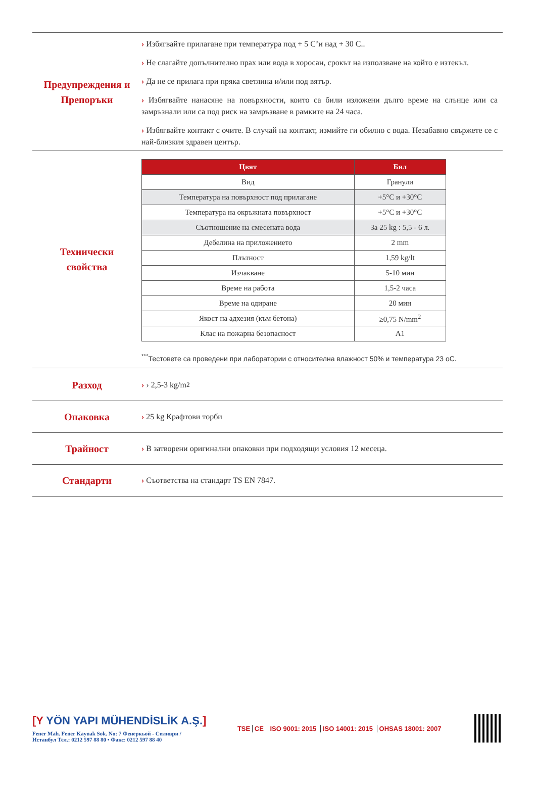Предупреждения и
Препоръки
› Избягвайте прилагане при температура под + 5 C’и над + 30 C..
› Не слагайте допълнително прах или вода в хоросан, срокът на използване на който е изтекъл.
› Да не се прилага при пряка светлина и/или под вятър.
› Избягвайте нанасяне на повърхности, които са били изложени дълго време на слънце или са замръзнали или са под риск на замръзване в рамките на 24 часа.
› Избягвайте контакт с очите. В случай на контакт, измийте ги обилно с вода. Незабавно свържете се с най-близкия здравен център.
Технически
свойства
| Цвят | Бял |
| --- | --- |
| Вид | Гранули |
| Температура на повърхност под прилагане | +5°C и +30°C |
| Температура на окръжната повърхност | +5°C и +30°C |
| Съотношение на смесената вода | За 25 kg : 5,5 - 6 л. |
| Дебелина на приложението | 2 mm |
| Плътност | 1,59 kg/lt |
| Изчакване | 5-10 мин |
| Време на работа | 1,5-2 часа |
| Време на одиране | 20 мин |
| Якост на адхезия (към бетона) | ≥0,75 N/mm<sup>2</sup> |
| Клас на пожарна безопасност | A1 |
<sup>***</sup> Тестовете са проведени при лаборатории с относителна влажност 50% и температура 23 oC.
Разход
› › 2,5-3 kg/m<sup>2</sup>
Опаковка
› 25 kg Крафтови торби
Трайност
› В затворени оригинални опаковки при подходящи условия 12 месеца.
Стандарти
› Съответства на стандарт TS EN 7847.
[Y YÖN YAPI MÜHENDİSLİK A.Ş.]
Fener Mah. Fener Kaynak Sok. No: 7 Фенеркьой - Силиври /
Истанбул Тел.: 0212 597 88 80 • Факс: 0212 597 88 40
TSE CE ISO 9001: 2015 ISO 14001: 2015 OHSAS 18001: 2007